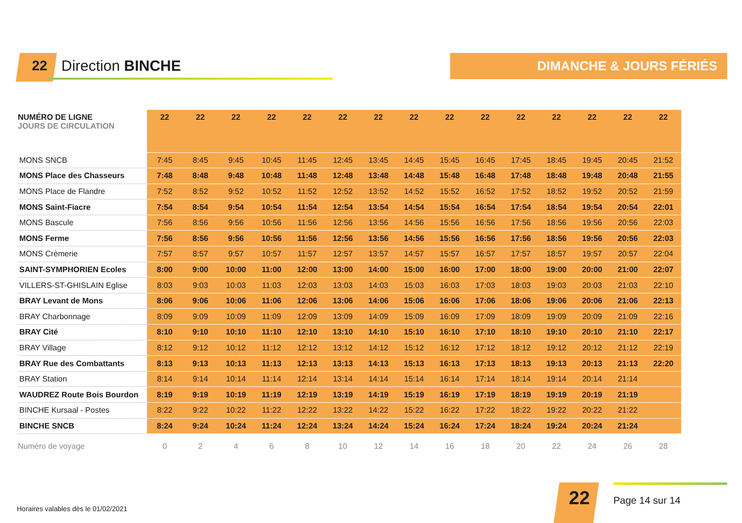22 Direction BINCHE DIMANCHE & JOURS FÉRIÉS
| NUMÉRO DE LIGNE JOURS DE CIRCULATION | 22 | 22 | 22 | 22 | 22 | 22 | 22 | 22 | 22 | 22 | 22 | 22 | 22 | 22 | 22 |
| --- | --- | --- | --- | --- | --- | --- | --- | --- | --- | --- | --- | --- | --- | --- | --- |
| MONS SNCB | 7:45 | 8:45 | 9:45 | 10:45 | 11:45 | 12:45 | 13:45 | 14:45 | 15:45 | 16:45 | 17:45 | 18:45 | 19:45 | 20:45 | 21:52 |
| MONS Place des Chasseurs | 7:48 | 8:48 | 9:48 | 10:48 | 11:48 | 12:48 | 13:48 | 14:48 | 15:48 | 16:48 | 17:48 | 18:48 | 19:48 | 20:48 | 21:55 |
| MONS Place de Flandre | 7:52 | 8:52 | 9:52 | 10:52 | 11:52 | 12:52 | 13:52 | 14:52 | 15:52 | 16:52 | 17:52 | 18:52 | 19:52 | 20:52 | 21:59 |
| MONS Saint-Fiacre | 7:54 | 8:54 | 9:54 | 10:54 | 11:54 | 12:54 | 13:54 | 14:54 | 15:54 | 16:54 | 17:54 | 18:54 | 19:54 | 20:54 | 22:01 |
| MONS Bascule | 7:56 | 8:56 | 9:56 | 10:56 | 11:56 | 12:56 | 13:56 | 14:56 | 15:56 | 16:56 | 17:56 | 18:56 | 19:56 | 20:56 | 22:03 |
| MONS Ferme | 7:56 | 8:56 | 9:56 | 10:56 | 11:56 | 12:56 | 13:56 | 14:56 | 15:56 | 16:56 | 17:56 | 18:56 | 19:56 | 20:56 | 22:03 |
| MONS Crèmerie | 7:57 | 8:57 | 9:57 | 10:57 | 11:57 | 12:57 | 13:57 | 14:57 | 15:57 | 16:57 | 17:57 | 18:57 | 19:57 | 20:57 | 22:04 |
| SAINT-SYMPHORIEN Ecoles | 8:00 | 9:00 | 10:00 | 11:00 | 12:00 | 13:00 | 14:00 | 15:00 | 16:00 | 17:00 | 18:00 | 19:00 | 20:00 | 21:00 | 22:07 |
| VILLERS-ST-GHISLAIN Eglise | 8:03 | 9:03 | 10:03 | 11:03 | 12:03 | 13:03 | 14:03 | 15:03 | 16:03 | 17:03 | 18:03 | 19:03 | 20:03 | 21:03 | 22:10 |
| BRAY Levant de Mons | 8:06 | 9:06 | 10:06 | 11:06 | 12:06 | 13:06 | 14:06 | 15:06 | 16:06 | 17:06 | 18:06 | 19:06 | 20:06 | 21:06 | 22:13 |
| BRAY Charbonnage | 8:09 | 9:09 | 10:09 | 11:09 | 12:09 | 13:09 | 14:09 | 15:09 | 16:09 | 17:09 | 18:09 | 19:09 | 20:09 | 21:09 | 22:16 |
| BRAY Cité | 8:10 | 9:10 | 10:10 | 11:10 | 12:10 | 13:10 | 14:10 | 15:10 | 16:10 | 17:10 | 18:10 | 19:10 | 20:10 | 21:10 | 22:17 |
| BRAY Village | 8:12 | 9:12 | 10:12 | 11:12 | 12:12 | 13:12 | 14:12 | 15:12 | 16:12 | 17:12 | 18:12 | 19:12 | 20:12 | 21:12 | 22:19 |
| BRAY Rue des Combattants | 8:13 | 9:13 | 10:13 | 11:13 | 12:13 | 13:13 | 14:13 | 15:13 | 16:13 | 17:13 | 18:13 | 19:13 | 20:13 | 21:13 | 22:20 |
| BRAY Station | 8:14 | 9:14 | 10:14 | 11:14 | 12:14 | 13:14 | 14:14 | 15:14 | 16:14 | 17:14 | 18:14 | 19:14 | 20:14 | 21:14 | |
| WAUDREZ Route Bois Bourdon | 8:19 | 9:19 | 10:19 | 11:19 | 12:19 | 13:19 | 14:19 | 15:19 | 16:19 | 17:19 | 18:19 | 19:19 | 20:19 | 21:19 | |
| BINCHE Kursaal - Postes | 8:22 | 9:22 | 10:22 | 11:22 | 12:22 | 13:22 | 14:22 | 15:22 | 16:22 | 17:22 | 18:22 | 19:22 | 20:22 | 21:22 | |
| BINCHE SNCB | 8:24 | 9:24 | 10:24 | 11:24 | 12:24 | 13:24 | 14:24 | 15:24 | 16:24 | 17:24 | 18:24 | 19:24 | 20:24 | 21:24 | |
| Numéro de voyage | 0 | 2 | 4 | 6 | 8 | 10 | 12 | 14 | 16 | 18 | 20 | 22 | 24 | 26 | 28 |
Horaires valables dès le 01/02/2021
22 Page 14 sur 14